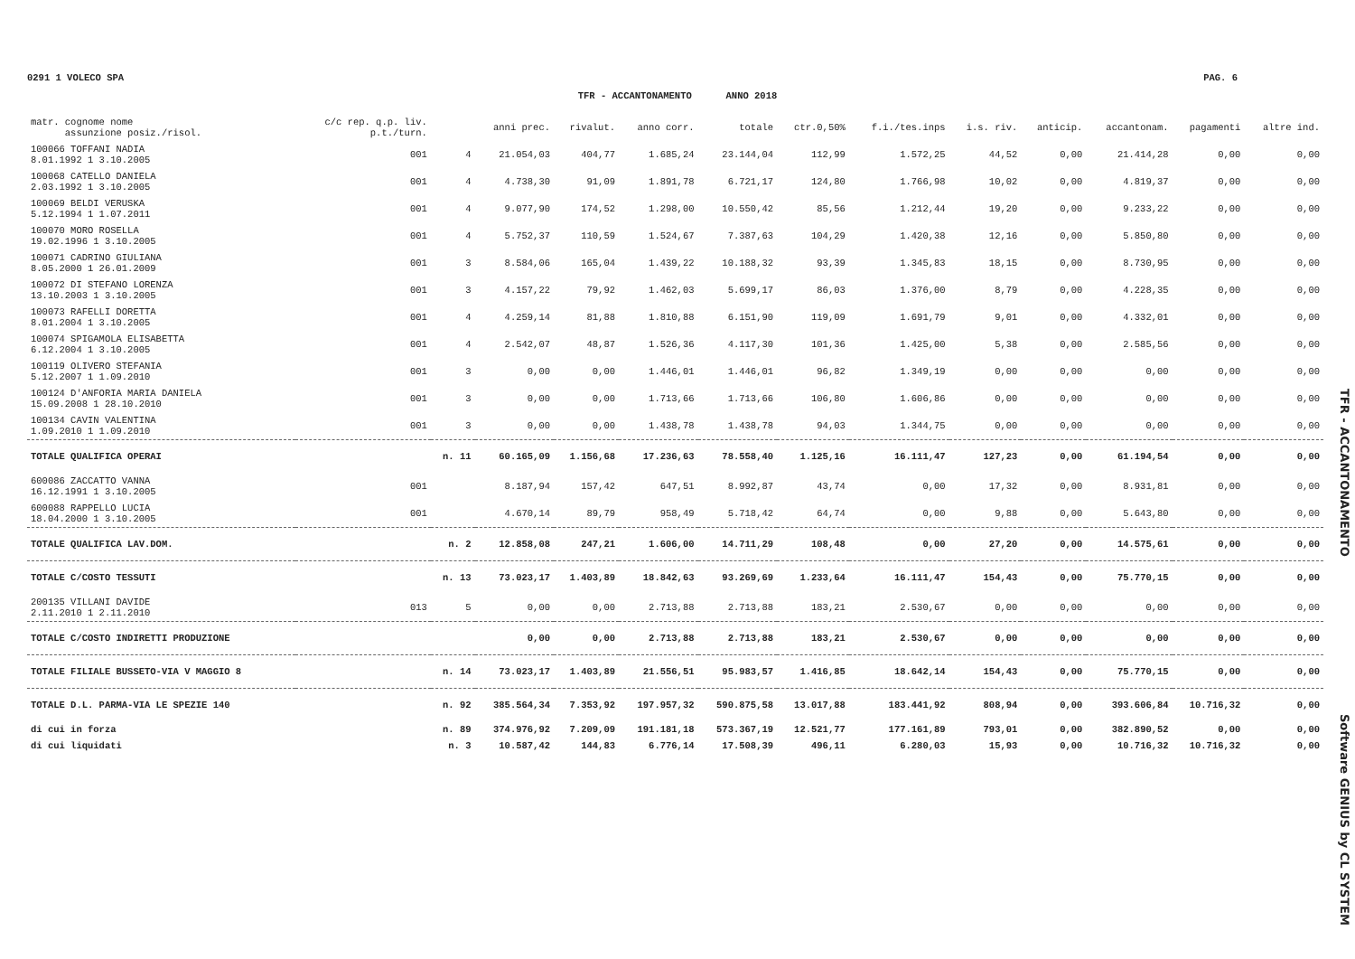0291 1 VOLECO SPA PAG. 6
TFR - ACCANTONAMENTO ANNO 2018
| matr. cognome nome assunzione posiz./risol. | c/c rep. q.p. liv. p.t./turn. | | anni prec. | rivalut. | anno corr. | totale | ctr.0,50% | f.i./tes.inps | i.s. riv. | anticip. | accantonam. | pagamenti | altre ind. |
| --- | --- | --- | --- | --- | --- | --- | --- | --- | --- | --- | --- | --- | --- |
| 100066 TOFFANI NADIA 8.01.1992 1 3.10.2005 | 001 | 4 | 21.054,03 | 404,77 | 1.685,24 | 23.144,04 | 112,99 | 1.572,25 | 44,52 | 0,00 | 21.414,28 | 0,00 | 0,00 |
| 100068 CATELLO DANIELA 2.03.1992 1 3.10.2005 | 001 | 4 | 4.738,30 | 91,09 | 1.891,78 | 6.721,17 | 124,80 | 1.766,98 | 10,02 | 0,00 | 4.819,37 | 0,00 | 0,00 |
| 100069 BELDI VERUSKA 5.12.1994 1 1.07.2011 | 001 | 4 | 9.077,90 | 174,52 | 1.298,00 | 10.550,42 | 85,56 | 1.212,44 | 19,20 | 0,00 | 9.233,22 | 0,00 | 0,00 |
| 100070 MORO ROSELLA 19.02.1996 1 3.10.2005 | 001 | 4 | 5.752,37 | 110,59 | 1.524,67 | 7.387,63 | 104,29 | 1.420,38 | 12,16 | 0,00 | 5.850,80 | 0,00 | 0,00 |
| 100071 CADRINO GIULIANA 8.05.2000 1 26.01.2009 | 001 | 3 | 8.584,06 | 165,04 | 1.439,22 | 10.188,32 | 93,39 | 1.345,83 | 18,15 | 0,00 | 8.730,95 | 0,00 | 0,00 |
| 100072 DI STEFANO LORENZA 13.10.2003 1 3.10.2005 | 001 | 3 | 4.157,22 | 79,92 | 1.462,03 | 5.699,17 | 86,03 | 1.376,00 | 8,79 | 0,00 | 4.228,35 | 0,00 | 0,00 |
| 100073 RAFELLI DORETTA 8.01.2004 1 3.10.2005 | 001 | 4 | 4.259,14 | 81,88 | 1.810,88 | 6.151,90 | 119,09 | 1.691,79 | 9,01 | 0,00 | 4.332,01 | 0,00 | 0,00 |
| 100074 SPIGAMOLA ELISABETTA 6.12.2004 1 3.10.2005 | 001 | 4 | 2.542,07 | 48,87 | 1.526,36 | 4.117,30 | 101,36 | 1.425,00 | 5,38 | 0,00 | 2.585,56 | 0,00 | 0,00 |
| 100119 OLIVERO STEFANIA 5.12.2007 1 1.09.2010 | 001 | 3 | 0,00 | 0,00 | 1.446,01 | 1.446,01 | 96,82 | 1.349,19 | 0,00 | 0,00 | 0,00 | 0,00 | 0,00 |
| 100124 D'ANFORIA MARIA DANIELA 15.09.2008 1 28.10.2010 | 001 | 3 | 0,00 | 0,00 | 1.713,66 | 1.713,66 | 106,80 | 1.606,86 | 0,00 | 0,00 | 0,00 | 0,00 | 0,00 |
| 100134 CAVIN VALENTINA 1.09.2010 1 1.09.2010 | 001 | 3 | 0,00 | 0,00 | 1.438,78 | 1.438,78 | 94,03 | 1.344,75 | 0,00 | 0,00 | 0,00 | 0,00 | 0,00 |
| TOTALE QUALIFICA OPERAI | | n. 11 | 60.165,09 | 1.156,68 | 17.236,63 | 78.558,40 | 1.125,16 | 16.111,47 | 127,23 | 0,00 | 61.194,54 | 0,00 | 0,00 |
| 600086 ZACCATTO VANNA 16.12.1991 1 3.10.2005 | 001 | | 8.187,94 | 157,42 | 647,51 | 8.992,87 | 43,74 | 0,00 | 17,32 | 0,00 | 8.931,81 | 0,00 | 0,00 |
| 600088 RAPPELLO LUCIA 18.04.2000 1 3.10.2005 | 001 | | 4.670,14 | 89,79 | 958,49 | 5.718,42 | 64,74 | 0,00 | 9,88 | 0,00 | 5.643,80 | 0,00 | 0,00 |
| TOTALE QUALIFICA LAV.DOM. | | n. 2 | 12.858,08 | 247,21 | 1.606,00 | 14.711,29 | 108,48 | 0,00 | 27,20 | 0,00 | 14.575,61 | 0,00 | 0,00 |
| TOTALE C/COSTO TESSUTI | | n. 13 | 73.023,17 | 1.403,89 | 18.842,63 | 93.269,69 | 1.233,64 | 16.111,47 | 154,43 | 0,00 | 75.770,15 | 0,00 | 0,00 |
| 200135 VILLANI DAVIDE 2.11.2010 1 2.11.2010 | 013 | 5 | 0,00 | 0,00 | 2.713,88 | 2.713,88 | 183,21 | 2.530,67 | 0,00 | 0,00 | 0,00 | 0,00 | 0,00 |
| TOTALE C/COSTO INDIRETTI PRODUZIONE | | | 0,00 | 0,00 | 2.713,88 | 2.713,88 | 183,21 | 2.530,67 | 0,00 | 0,00 | 0,00 | 0,00 | 0,00 |
| TOTALE FILIALE BUSSETO-VIA V MAGGIO 8 | | n. 14 | 73.023,17 | 1.403,89 | 21.556,51 | 95.983,57 | 1.416,85 | 18.642,14 | 154,43 | 0,00 | 75.770,15 | 0,00 | 0,00 |
| TOTALE D.L. PARMA-VIA LE SPEZIE 140 | | n. 92 | 385.564,34 | 7.353,92 | 197.957,32 | 590.875,58 | 13.017,88 | 183.441,92 | 808,94 | 0,00 | 393.606,84 | 10.716,32 | 0,00 |
| di cui in forza | | n. 89 | 374.976,92 | 7.209,09 | 191.181,18 | 573.367,19 | 12.521,77 | 177.161,89 | 793,01 | 0,00 | 382.890,52 | 0,00 | 0,00 |
| di cui liquidati | | n. 3 | 10.587,42 | 144,83 | 6.776,14 | 17.508,39 | 496,11 | 6.280,03 | 15,93 | 0,00 | 10.716,32 | 10.716,32 | 0,00 |
TFR - ACCANTONAMENTO
Software GENIUS by CL SYSTEM